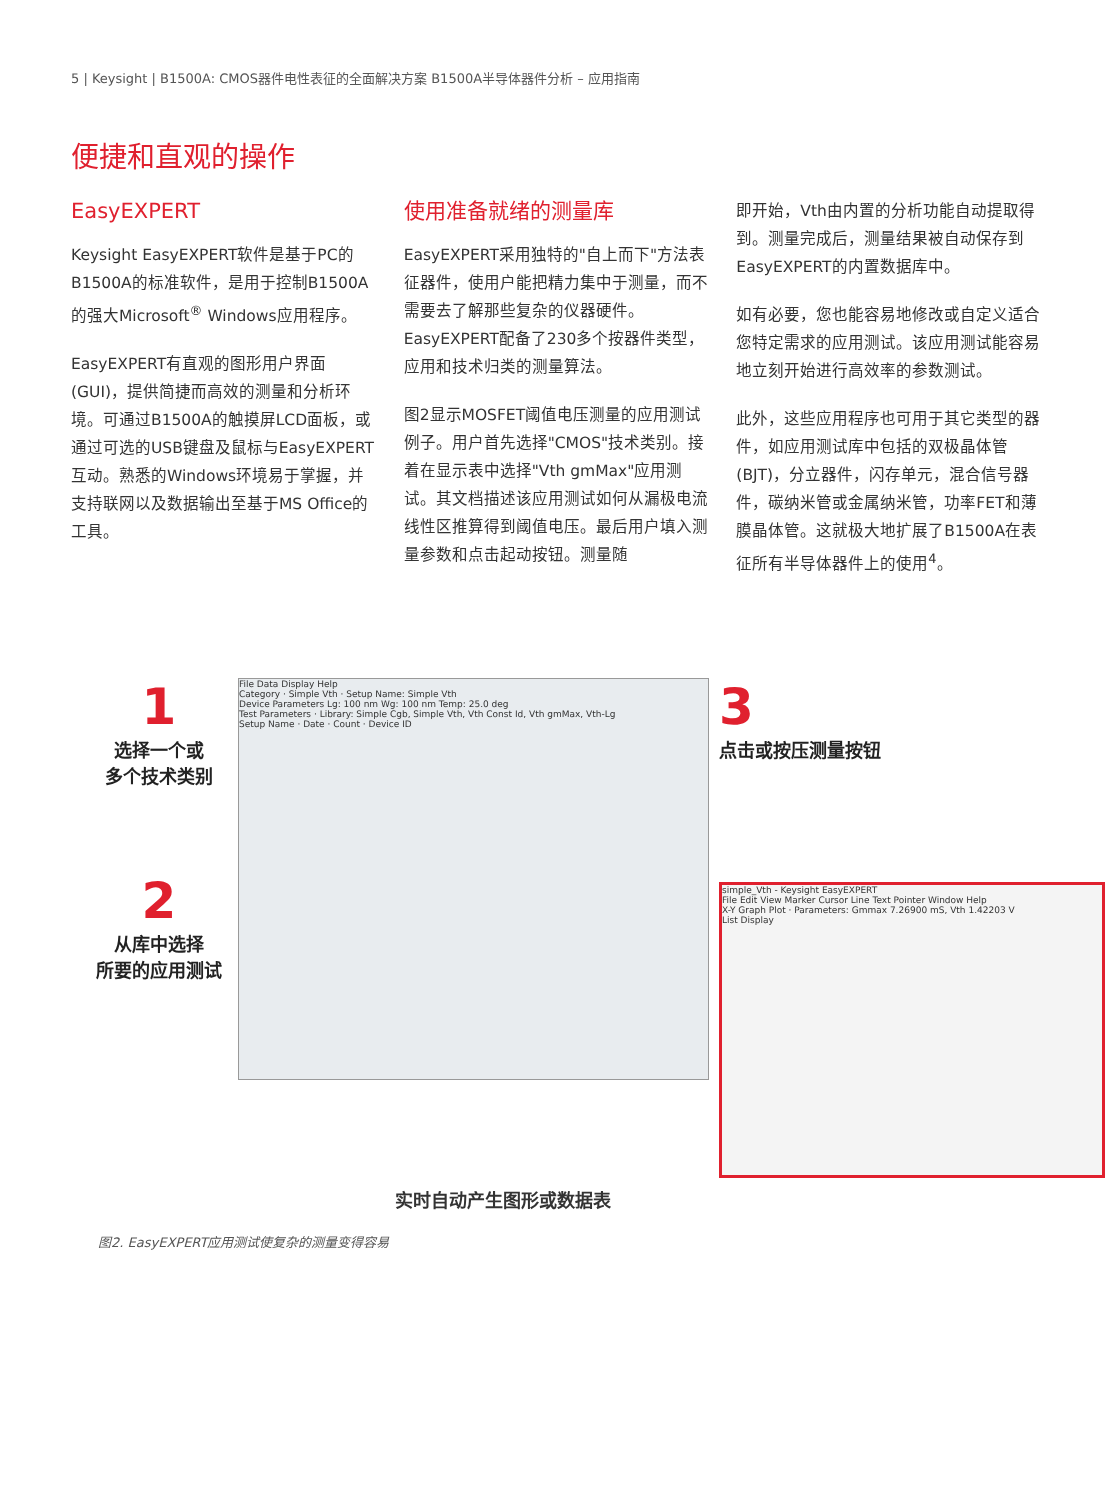5 | Keysight | B1500A: CMOS器件电性表征的全面解决方案 B1500A半导体器件分析 – 应用指南
便捷和直观的操作
EasyEXPERT
Keysight EasyEXPERT软件是基于PC的B1500A的标准软件，是用于控制B1500A的强大Microsoft<sup>®</sup> Windows应用程序。
EasyEXPERT有直观的图形用户界面(GUI)，提供简捷而高效的测量和分析环境。可通过B1500A的触摸屏LCD面板，或通过可选的USB键盘及鼠标与EasyEXPERT互动。熟悉的Windows环境易于掌握，并支持联网以及数据输出至基于MS Office的工具。
使用准备就绪的测量库
EasyEXPERT采用独特的"自上而下"方法表征器件，使用户能把精力集中于测量，而不需要去了解那些复杂的仪器硬件。EasyEXPERT配备了230多个按器件类型，应用和技术归类的测量算法。
图2显示MOSFET阈值电压测量的应用测试例子。用户首先选择"CMOS"技术类别。接着在显示表中选择"Vth gmMax"应用测试。其文档描述该应用测试如何从漏极电流线性区推算得到阈值电压。最后用户填入测量参数和点击起动按钮。测量随
即开始，Vth由内置的分析功能自动提取得到。测量完成后，测量结果被自动保存到EasyEXPERT的内置数据库中。
如有必要，您也能容易地修改或自定义适合您特定需求的应用测试。该应用测试能容易地立刻开始进行高效率的参数测试。
此外，这些应用程序也可用于其它类型的器件，如应用测试库中包括的双极晶体管(BJT)，分立器件，闪存单元，混合信号器件，碳纳米管或金属纳米管，功率FET和薄膜晶体管。这就极大地扩展了B1500A在表征所有半导体器件上的使用<sup>4</sup>。
1
选择一个或
多个技术类别
2
从库中选择
所要的应用测试
File Data Display Help
Category · Simple Vth · Setup Name: Simple Vth
Device Parameters Lg: 100 nm Wg: 100 nm Temp: 25.0 deg
Test Parameters · Library: Simple Cgb, Simple Vth, Vth Const Id, Vth gmMax, Vth-Lg
Setup Name · Date · Count · Device ID
3
点击或按压测量按钮
simple_Vth - Keysight EasyEXPERT
File Edit View Marker Cursor Line Text Pointer Window Help
X-Y Graph Plot · Parameters: Gmmax 7.26900 mS, Vth 1.42203 V
List Display
实时自动产生图形或数据表
图2. EasyEXPERT应用测试使复杂的测量变得容易